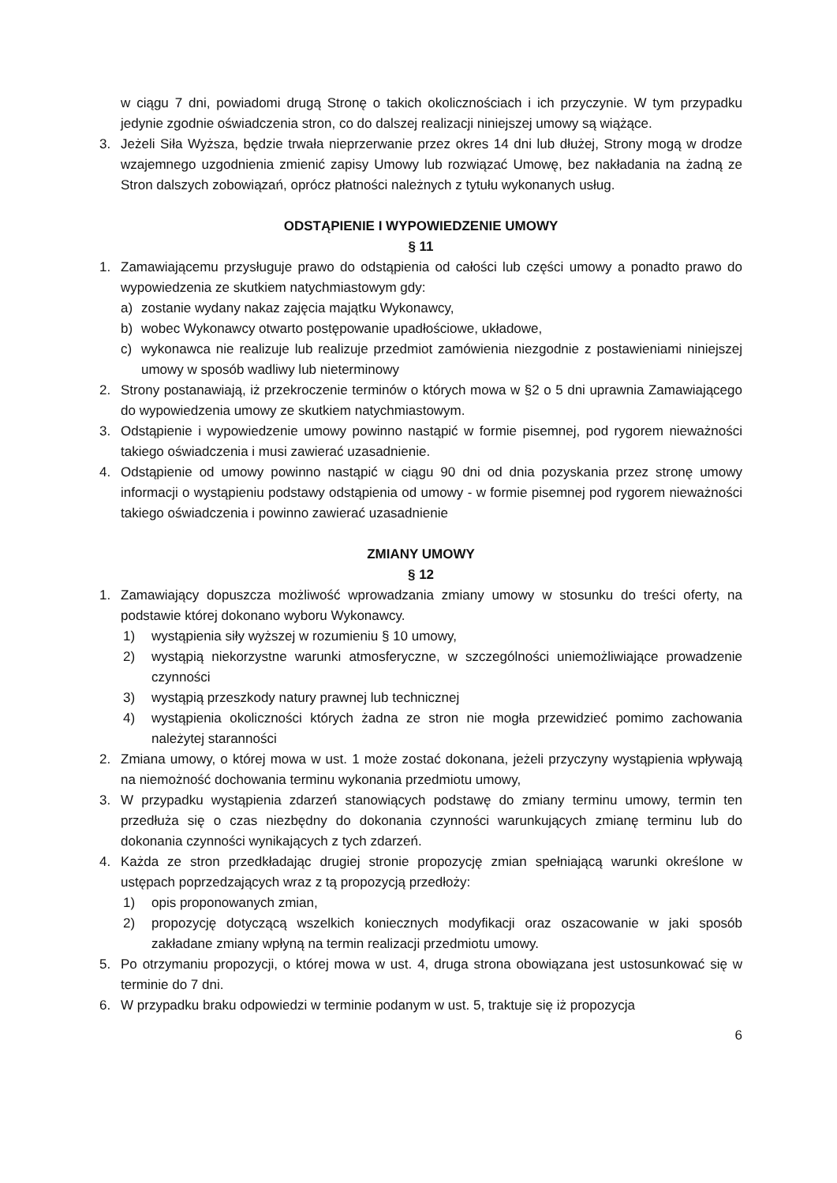w ciągu 7 dni, powiadomi drugą Stronę o takich okolicznościach i ich przyczynie. W tym przypadku jedynie zgodnie oświadczenia stron, co do dalszej realizacji niniejszej umowy są wiążące.
3. Jeżeli Siła Wyższa, będzie trwała nieprzerwanie przez okres 14 dni lub dłużej, Strony mogą w drodze wzajemnego uzgodnienia zmienić zapisy Umowy lub rozwiązać Umowę, bez nakładania na żadną ze Stron dalszych zobowiązań, oprócz płatności należnych z tytułu wykonanych usług.
ODSTĄPIENIE I WYPOWIEDZENIE UMOWY
§ 11
1. Zamawiającemu przysługuje prawo do odstąpienia od całości lub części umowy a ponadto prawo do wypowiedzenia ze skutkiem natychmiastowym gdy:
a) zostanie wydany nakaz zajęcia majątku Wykonawcy,
b) wobec Wykonawcy otwarto postępowanie upadłościowe, układowe,
c) wykonawca nie realizuje lub realizuje przedmiot zamówienia niezgodnie z postawieniami niniejszej umowy w sposób wadliwy lub nieterminowy
2. Strony postanawiają, iż przekroczenie terminów o których mowa w §2 o 5 dni uprawnia Zamawiającego do wypowiedzenia umowy ze skutkiem natychmiastowym.
3. Odstąpienie i wypowiedzenie umowy powinno nastąpić w formie pisemnej, pod rygorem nieważności takiego oświadczenia i musi zawierać uzasadnienie.
4. Odstąpienie od umowy powinno nastąpić w ciągu 90 dni od dnia pozyskania przez stronę umowy informacji o wystąpieniu podstawy odstąpienia od umowy - w formie pisemnej pod rygorem nieważności takiego oświadczenia i powinno zawierać uzasadnienie
ZMIANY UMOWY
§ 12
1. Zamawiający dopuszcza możliwość wprowadzania zmiany umowy w stosunku do treści oferty, na podstawie której dokonano wyboru Wykonawcy.
1) wystąpienia siły wyższej w rozumieniu § 10 umowy,
2) wystąpią niekorzystne warunki atmosferyczne, w szczególności uniemożliwiające prowadzenie czynności
3) wystąpią przeszkody natury prawnej lub technicznej
4) wystąpienia okoliczności których żadna ze stron nie mogła przewidzieć pomimo zachowania należytej staranności
2. Zmiana umowy, o której mowa w ust. 1 może zostać dokonana, jeżeli przyczyny wystąpienia wpływają na niemożność dochowania terminu wykonania przedmiotu umowy,
3. W przypadku wystąpienia zdarzeń stanowiących podstawę do zmiany terminu umowy, termin ten przedłuża się o czas niezbędny do dokonania czynności warunkujących zmianę terminu lub do dokonania czynności wynikających z tych zdarzeń.
4. Każda ze stron przedkładając drugiej stronie propozycję zmian spełniającą warunki określone w ustępach poprzedzających wraz z tą propozycją przedłoży:
1) opis proponowanych zmian,
2) propozycję dotyczącą wszelkich koniecznych modyfikacji oraz oszacowanie w jaki sposób zakładane zmiany wpłyną na termin realizacji przedmiotu umowy.
5. Po otrzymaniu propozycji, o której mowa w ust. 4, druga strona obowiązana jest ustosunkować się w terminie do 7 dni.
6. W przypadku braku odpowiedzi w terminie podanym w ust. 5, traktuje się iż propozycja
6